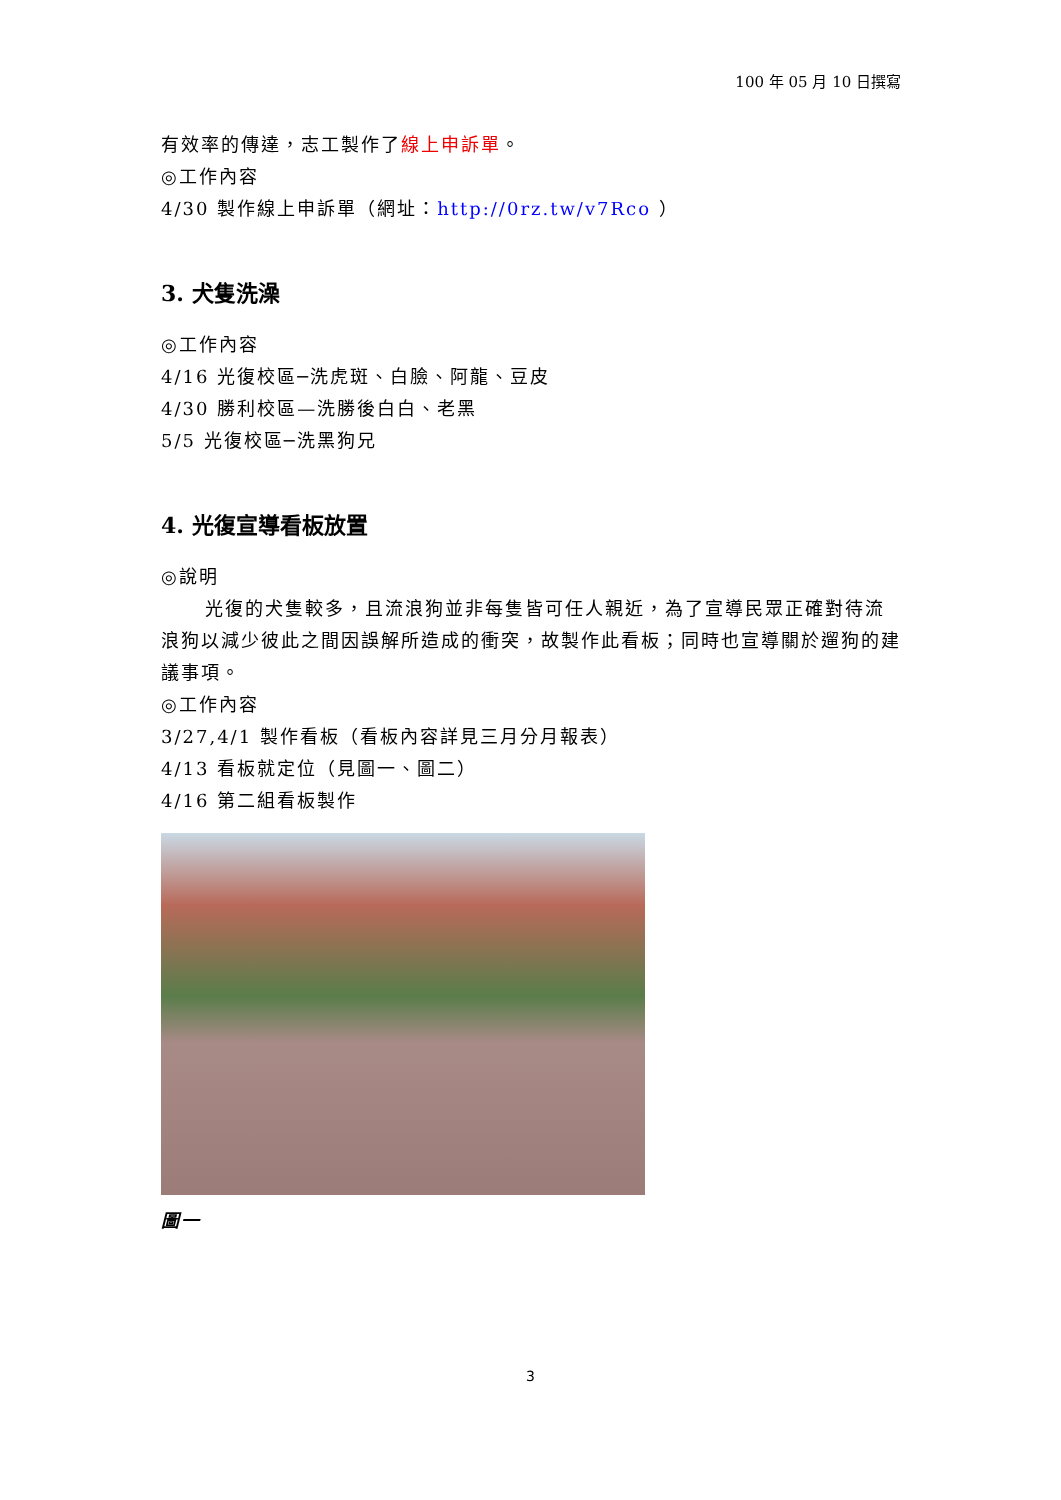100 年 05 月 10 日撰寫
有效率的傳達，志工製作了線上申訴單。
◎工作內容
4/30 製作線上申訴單（網址：http://0rz.tw/v7Rco ）
3. 犬隻洗澡
◎工作內容
4/16 光復校區─洗虎斑、白臉、阿龍、豆皮
4/30 勝利校區—洗勝後白白、老黑
5/5 光復校區─洗黑狗兄
4. 光復宣導看板放置
◎說明
光復的犬隻較多，且流浪狗並非每隻皆可任人親近，為了宣導民眾正確對待流浪狗以減少彼此之間因誤解所造成的衝突，故製作此看板；同時也宣導關於遛狗的建議事項。
◎工作內容
3/27,4/1 製作看板（看板內容詳見三月分月報表）
4/13 看板就定位（見圖一、圖二）
4/16 第二組看板製作
圖一
3